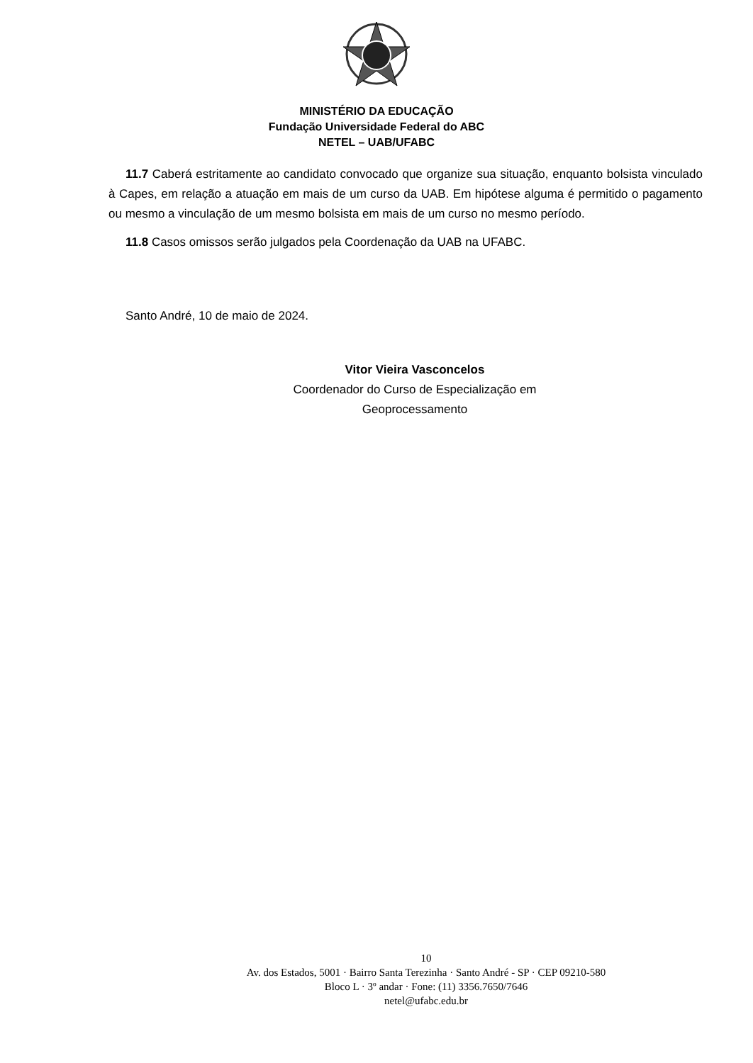MINISTÉRIO DA EDUCAÇÃO
Fundação Universidade Federal do ABC
NETEL – UAB/UFABC
11.7 Caberá estritamente ao candidato convocado que organize sua situação, enquanto bolsista vinculado à Capes, em relação a atuação em mais de um curso da UAB. Em hipótese alguma é permitido o pagamento ou mesmo a vinculação de um mesmo bolsista em mais de um curso no mesmo período.
11.8 Casos omissos serão julgados pela Coordenação da UAB na UFABC.
Santo André, 10 de maio de 2024.
Vitor Vieira Vasconcelos
Coordenador do Curso de Especialização em
Geoprocessamento
10
Av. dos Estados, 5001 · Bairro Santa Terezinha · Santo André - SP · CEP 09210-580
Bloco L · 3º andar · Fone: (11) 3356.7650/7646
netel@ufabc.edu.br